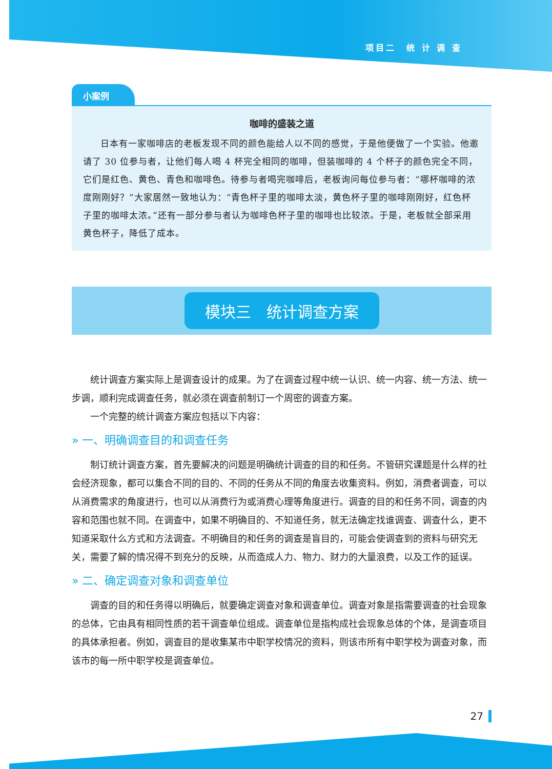项目二　统 计 调 查
小案例
咖啡的盛装之道
日本有一家咖啡店的老板发现不同的颜色能给人以不同的感觉，于是他便做了一个实验。他邀请了 30 位参与者，让他们每人喝 4 杯完全相同的咖啡，但装咖啡的 4 个杯子的颜色完全不同，它们是红色、黄色、青色和咖啡色。待参与者喝完咖啡后，老板询问每位参与者：“哪杯咖啡的浓度刚刚好？”大家居然一致地认为：“青色杯子里的咖啡太淡，黄色杯子里的咖啡刚刚好，红色杯子里的咖啡太浓。”还有一部分参与者认为咖啡色杯子里的咖啡也比较浓。于是，老板就全部采用黄色杯子，降低了成本。
模块三　统计调查方案
统计调查方案实际上是调查设计的成果。为了在调查过程中统一认识、统一内容、统一方法、统一步调，顺利完成调查任务，就必须在调查前制订一个周密的调查方案。
一个完整的统计调查方案应包括以下内容：
» 一、明确调查目的和调查任务
制订统计调查方案，首先要解决的问题是明确统计调查的目的和任务。不管研究课题是什么样的社会经济现象，都可以集合不同的目的、不同的任务从不同的角度去收集资料。例如，消费者调查，可以从消费需求的角度进行，也可以从消费行为或消费心理等角度进行。调查的目的和任务不同，调查的内容和范围也就不同。在调查中，如果不明确目的、不知道任务，就无法确定找谁调查、调查什么，更不知道采取什么方式和方法调查。不明确目的和任务的调查是盲目的，可能会使调查到的资料与研究无关，需要了解的情况得不到充分的反映，从而造成人力、物力、财力的大量浪费，以及工作的延误。
» 二、确定调查对象和调查单位
调查的目的和任务得以明确后，就要确定调查对象和调查单位。调查对象是指需要调查的社会现象的总体，它由具有相同性质的若干调查单位组成。调查单位是指构成社会现象总体的个体，是调查项目的具体承担者。例如，调查目的是收集某市中职学校情况的资料，则该市所有中职学校为调查对象，而该市的每一所中职学校是调查单位。
27